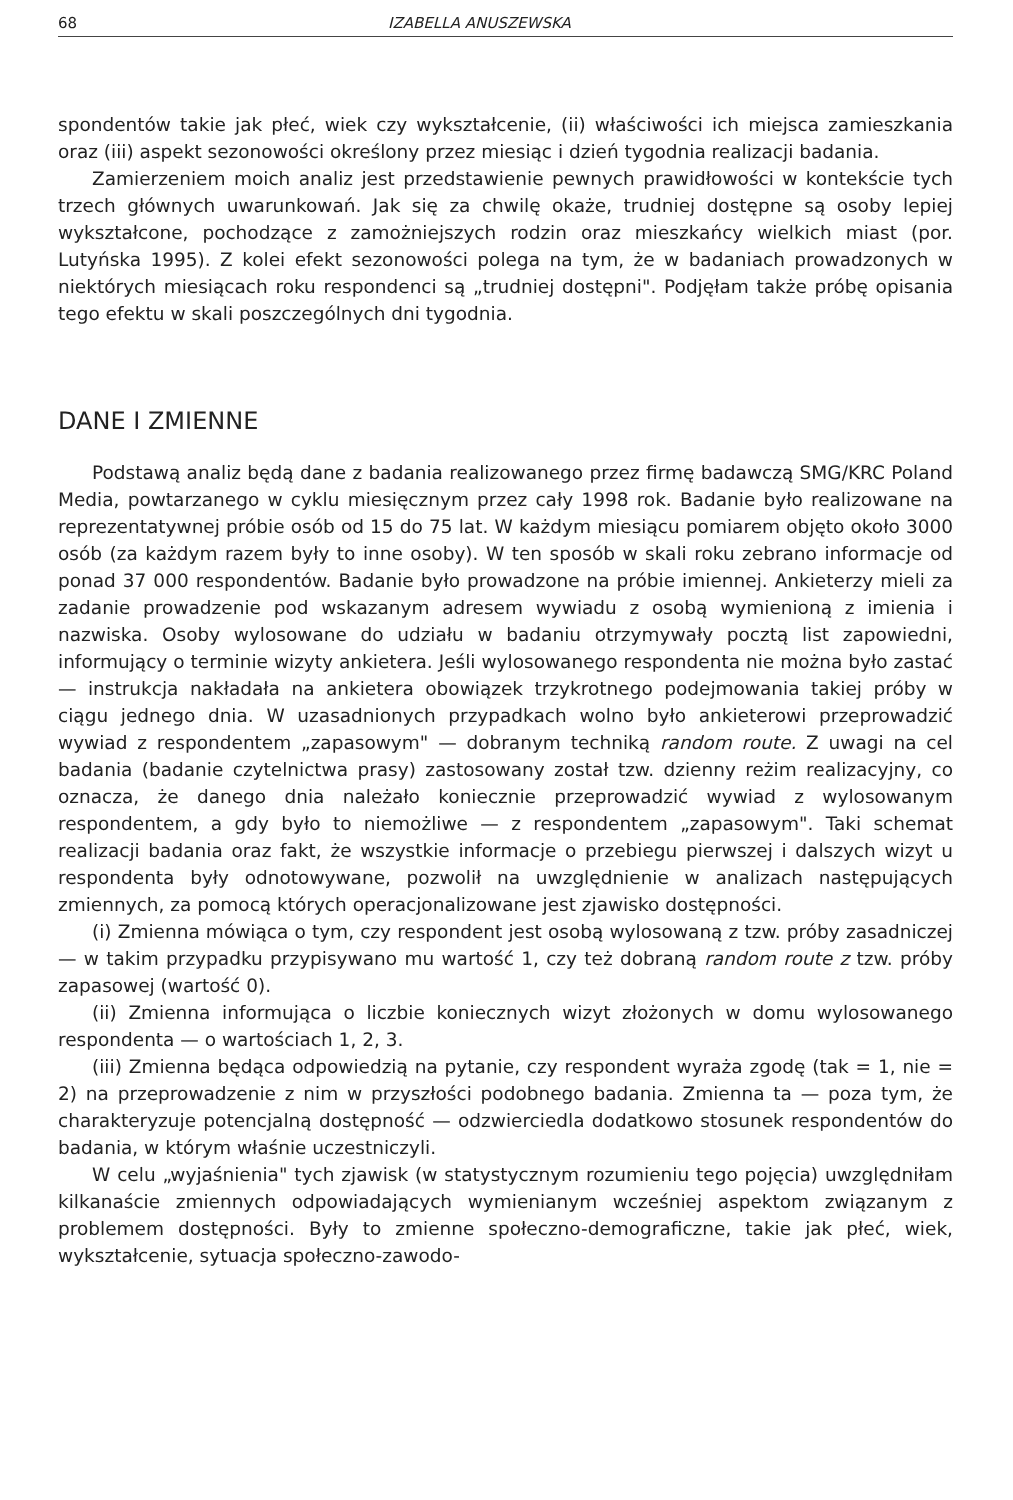68 IZABELLA ANUSZEWSKA
spondentów takie jak płeć, wiek czy wykształcenie, (ii) właściwości ich miejsca zamieszkania oraz (iii) aspekt sezonowości określony przez miesiąc i dzień tygodnia realizacji badania.
Zamierzeniem moich analiz jest przedstawienie pewnych prawidłowości w kontekście tych trzech głównych uwarunkowań. Jak się za chwilę okaże, trudniej dostępne są osoby lepiej wykształcone, pochodzące z zamożniejszych rodzin oraz mieszkańcy wielkich miast (por. Lutyńska 1995). Z kolei efekt sezonowości polega na tym, że w badaniach prowadzonych w niektórych miesiącach roku respondenci są „trudniej dostępni". Podjęłam także próbę opisania tego efektu w skali poszczególnych dni tygodnia.
DANE I ZMIENNE
Podstawą analiz będą dane z badania realizowanego przez firmę badawczą SMG/KRC Poland Media, powtarzanego w cyklu miesięcznym przez cały 1998 rok. Badanie było realizowane na reprezentatywnej próbie osób od 15 do 75 lat. W każdym miesiącu pomiarem objęto około 3000 osób (za każdym razem były to inne osoby). W ten sposób w skali roku zebrano informacje od ponad 37 000 respondentów. Badanie było prowadzone na próbie imiennej. Ankieterzy mieli za zadanie prowadzenie pod wskazanym adresem wywiadu z osobą wymienioną z imienia i nazwiska. Osoby wylosowane do udziału w badaniu otrzymywały pocztą list zapowiedni, informujący o terminie wizyty ankietera. Jeśli wylosowanego respondenta nie można było zastać — instrukcja nakładała na ankietera obowiązek trzykrotnego podejmowania takiej próby w ciągu jednego dnia. W uzasadnionych przypadkach wolno było ankieterowi przeprowadzić wywiad z respondentem „zapasowym" — dobranym techniką random route. Z uwagi na cel badania (badanie czytelnictwa prasy) zastosowany został tzw. dzienny reżim realizacyjny, co oznacza, że danego dnia należało koniecznie przeprowadzić wywiad z wylosowanym respondentem, a gdy było to niemożliwe — z respondentem „zapasowym". Taki schemat realizacji badania oraz fakt, że wszystkie informacje o przebiegu pierwszej i dalszych wizyt u respondenta były odnotowywane, pozwolił na uwzględnienie w analizach następujących zmiennych, za pomocą których operacjonalizowane jest zjawisko dostępności.
(i) Zmienna mówiąca o tym, czy respondent jest osobą wylosowaną z tzw. próby zasadniczej — w takim przypadku przypisywano mu wartość 1, czy też dobraną random route z tzw. próby zapasowej (wartość 0).
(ii) Zmienna informująca o liczbie koniecznych wizyt złożonych w domu wylosowanego respondenta — o wartościach 1, 2, 3.
(iii) Zmienna będąca odpowiedzią na pytanie, czy respondent wyraża zgodę (tak = 1, nie = 2) na przeprowadzenie z nim w przyszłości podobnego badania. Zmienna ta — poza tym, że charakteryzuje potencjalną dostępność — odzwierciedla dodatkowo stosunek respondentów do badania, w którym właśnie uczestniczyli.
W celu „wyjaśnienia" tych zjawisk (w statystycznym rozumieniu tego pojęcia) uwzględniłam kilkanaście zmiennych odpowiadających wymienianym wcześniej aspektom związanym z problemem dostępności. Były to zmienne społeczno-demograficzne, takie jak płeć, wiek, wykształcenie, sytuacja społeczno-zawodo-